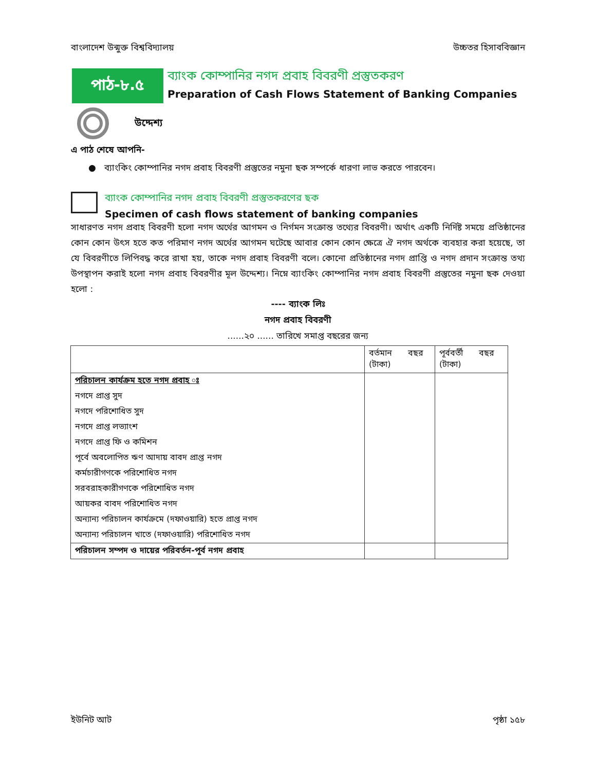বাংলাদেশ উন্মুক্ত বিশ্ববিদ্যালয় উচ্চতর হিসাববিজ্ঞান
পাঠ-৮.৫
ব্যাংক কোম্পানির নগদ প্রবাহ বিবরণী প্রস্তুতকরণ
Preparation of Cash Flows Statement of Banking Companies
উদ্দেশ্য
এ পাঠ শেষে আপনি-
● ব্যাংকিং কোম্পানির নগদ প্রবাহ বিবরণী প্রস্তুতের নমুনা ছক সম্পর্কে ধারণা লাভ করতে পারবেন।
ব্যাংক কোম্পানির নগদ প্রবাহ বিবরণী প্রস্তুতকরণের ছক
Specimen of cash flows statement of banking companies
সাধারণত নগদ প্রবাহ বিবরণী হলো নগদ অর্থের আগমন ও নির্গমন সংক্রান্ত তথ্যের বিবরণী। অর্থাৎ একটি নির্দিষ্ট সময়ে প্রতিষ্ঠানের কোন কোন উৎস হতে কত পরিমাণ নগদ অর্থের আগমন ঘটেছে আবার কোন কোন ক্ষেত্রে ঐ নগদ অর্থকে ব্যবহার করা হয়েছে, তা যে বিবরণীতে লিপিবদ্ধ করে রাখা হয়, তাকে নগদ প্রবাহ বিবরণী বলে। কোনো প্রতিষ্ঠানের নগদ প্রাপ্তি ও নগদ প্রদান সংক্রান্ত তথ্য উপস্থাপন করাই হলো নগদ প্রবাহ বিবরণীর মূল উদ্দেশ্য। নিম্নে ব্যাংকিং কোম্পানির নগদ প্রবাহ বিবরণী প্রস্তুতের নমুনা ছক দেওয়া হলো :
---- ব্যাংক লিঃ
নগদ প্রবাহ বিবরণী
......২০ ...... তারিখে সমাপ্ত বছরের জন্য
| | বর্তমান বছর (টাকা) | পূর্ববর্তী বছর (টাকা) |
| --- | --- | --- |
| পরিচালন কার্যক্রম হতে নগদ প্রবাহ ঃ | | |
| নগদে প্রাপ্ত সুদ | | |
| নগদে পরিশোধিত সুদ | | |
| নগদে প্রাপ্ত লভ্যাংশ | | |
| নগদে প্রাপ্ত ফি ও কমিশন | | |
| পূর্বে অবলোপিত ঋণ আদায় বাবদ প্রাপ্ত নগদ | | |
| কর্মচারীগণকে পরিশোধিত নগদ | | |
| সরবরাহকারীগণকে পরিশোধিত নগদ | | |
| আয়কর বাবদ পরিশোধিত নগদ | | |
| অন্যান্য পরিচালন কার্যক্রমে (দফাওয়ারি) হতে প্রাপ্ত নগদ | | |
| অন্যান্য পরিচালন খাতে (দফাওয়ারি) পরিশোধিত নগদ | | |
| পরিচালন সম্পদ ও দায়ের পরিবর্তন-পূর্ব নগদ প্রবাহ | | |
ইউনিট আট পৃষ্ঠা ১৫৮